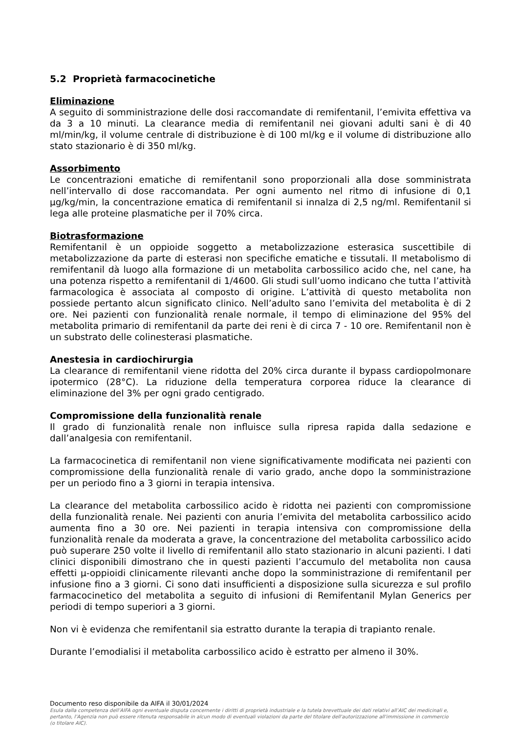5.2 Proprietà farmacocinetiche
Eliminazione
A seguito di somministrazione delle dosi raccomandate di remifentanil, l’emivita effettiva va da 3 a 10 minuti. La clearance media di remifentanil nei giovani adulti sani è di 40 ml/min/kg, il volume centrale di distribuzione è di 100 ml/kg e il volume di distribuzione allo stato stazionario è di 350 ml/kg.
Assorbimento
Le concentrazioni ematiche di remifentanil sono proporzionali alla dose somministrata nell’intervallo di dose raccomandata. Per ogni aumento nel ritmo di infusione di 0,1 µg/kg/min, la concentrazione ematica di remifentanil si innalza di 2,5 ng/ml. Remifentanil si lega alle proteine plasmatiche per il 70% circa.
Biotrasformazione
Remifentanil è un oppioide soggetto a metabolizzazione esterasica suscettibile di metabolizzazione da parte di esterasi non specifiche ematiche e tissutali. Il metabolismo di remifentanil dà luogo alla formazione di un metabolita carbossilico acido che, nel cane, ha una potenza rispetto a remifentanil di 1/4600. Gli studi sull’uomo indicano che tutta l’attività farmacologica è associata al composto di origine. L’attività di questo metabolita non possiede pertanto alcun significato clinico. Nell’adulto sano l’emivita del metabolita è di 2 ore. Nei pazienti con funzionalità renale normale, il tempo di eliminazione del 95% del metabolita primario di remifentanil da parte dei reni è di circa 7 - 10 ore. Remifentanil non è un substrato delle colinesterasi plasmatiche.
Anestesia in cardiochirurgia
La clearance di remifentanil viene ridotta del 20% circa durante il bypass cardiopolmonare ipotermico (28°C). La riduzione della temperatura corporea riduce la clearance di eliminazione del 3% per ogni grado centigrado.
Compromissione della funzionalità renale
Il grado di funzionalità renale non influisce sulla ripresa rapida dalla sedazione e dall’analgesia con remifentanil.
La farmacocinetica di remifentanil non viene significativamente modificata nei pazienti con compromissione della funzionalità renale di vario grado, anche dopo la somministrazione per un periodo fino a 3 giorni in terapia intensiva.
La clearance del metabolita carbossilico acido è ridotta nei pazienti con compromissione della funzionalità renale. Nei pazienti con anuria l’emivita del metabolita carbossilico acido aumenta fino a 30 ore. Nei pazienti in terapia intensiva con compromissione della funzionalità renale da moderata a grave, la concentrazione del metabolita carbossilico acido può superare 250 volte il livello di remifentanil allo stato stazionario in alcuni pazienti. I dati clinici disponibili dimostrano che in questi pazienti l’accumulo del metabolita non causa effetti µ-oppioidi clinicamente rilevanti anche dopo la somministrazione di remifentanil per infusione fino a 3 giorni. Ci sono dati insufficienti a disposizione sulla sicurezza e sul profilo farmacocinetico del metabolita a seguito di infusioni di Remifentanil Mylan Generics per periodi di tempo superiori a 3 giorni.
Non vi è evidenza che remifentanil sia estratto durante la terapia di trapianto renale.
Durante l’emodialisi il metabolita carbossilico acido è estratto per almeno il 30%.
Documento reso disponibile da AIFA il 30/01/2024
Esula dalla competenza dell’AIFA ogni eventuale disputa concernente i diritti di proprietà industriale e la tutela brevettuale dei dati relativi all’AIC dei medicinali e, pertanto, l’Agenzia non può essere ritenuta responsabile in alcun modo di eventuali violazioni da parte del titolare dell'autorizzazione all'immissione in commercio (o titolare AIC).